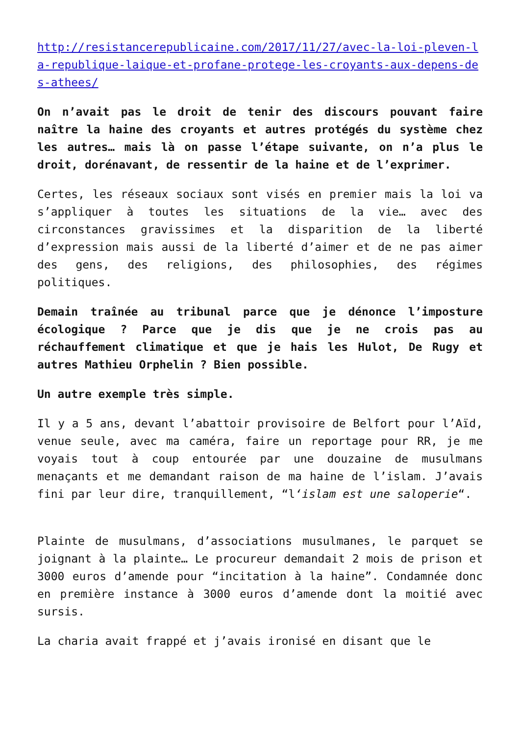http://resistancerepublicaine.com/2017/11/27/avec-la-loi-pleven-la-republique-laique-et-profane-protege-les-croyants-aux-depens-des-athees/
On n’avait pas le droit de tenir des discours pouvant faire naître la haine des croyants et autres protégés du système chez les autres… mais là on passe l’étape suivante, on n’a plus le droit, dorénavant, de ressentir de la haine et de l’exprimer.
Certes, les réseaux sociaux sont visés en premier mais la loi va s’appliquer à toutes les situations de la vie… avec des circonstances gravissimes et la disparition de la liberté d’expression mais aussi de la liberté d’aimer et de ne pas aimer des gens, des religions, des philosophies, des régimes politiques.
Demain traînée au tribunal parce que je dénonce l’imposture écologique ? Parce que je dis que je ne crois pas au réchauffement climatique et que je hais les Hulot, De Rugy et autres Mathieu Orphelin ? Bien possible.
Un autre exemple très simple.
Il y a 5 ans, devant l’abattoir provisoire de Belfort pour l’Aïd, venue seule, avec ma caméra, faire un reportage pour RR, je me voyais tout à coup entourée par une douzaine de musulmans menaçants et me demandant raison de ma haine de l’islam. J’avais fini par leur dire, tranquillement, “l‘islam est une saloperie“.
Plainte de musulmans, d’associations musulmanes, le parquet se joignant à la plainte… Le procureur demandait 2 mois de prison et 3000 euros d’amende pour “incitation à la haine”. Condamnée donc en première instance à 3000 euros d’amende dont la moitié avec sursis.
La charia avait frappé et j’avais ironisé en disant que le